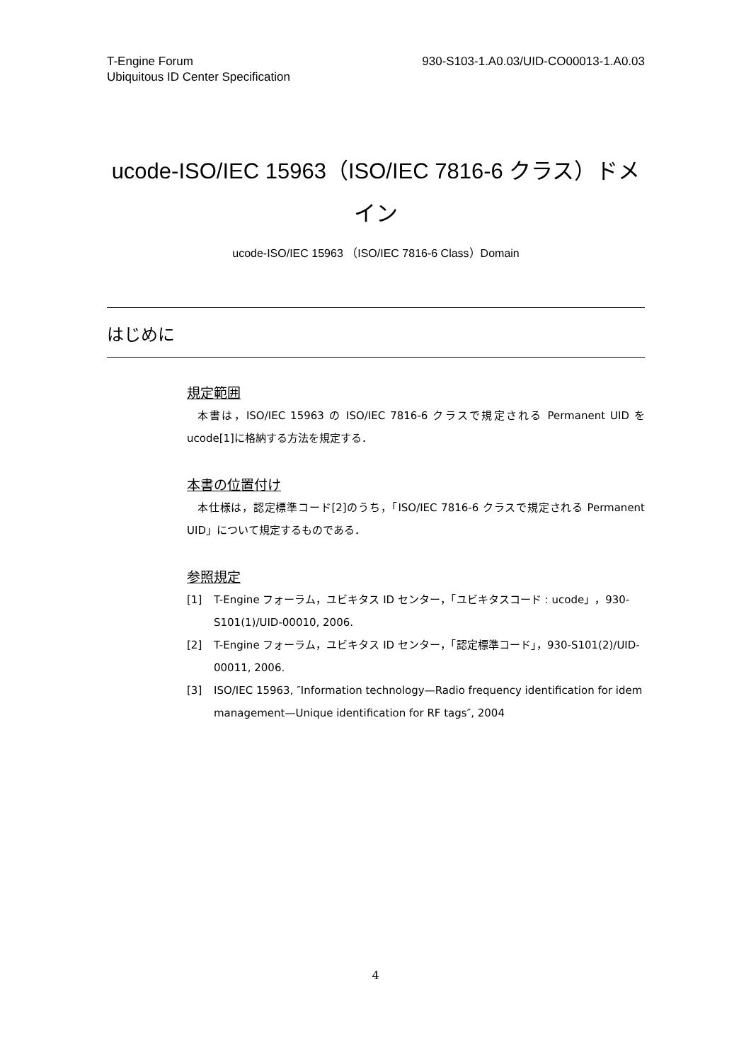T-Engine Forum
Ubiquitous ID Center Specification
930-S103-1.A0.03/UID-CO00013-1.A0.03
ucode-ISO/IEC 15963（ISO/IEC 7816-6 クラス）ドメイン
ucode-ISO/IEC 15963 （ISO/IEC 7816-6 Class）Domain
はじめに
規定範囲
本書は，ISO/IEC 15963 の ISO/IEC 7816-6 クラスで規定される Permanent UID を ucode[1]に格納する方法を規定する．
本書の位置付け
本仕様は，認定標準コード[2]のうち，「ISO/IEC 7816-6 クラスで規定される Permanent UID」について規定するものである．
参照規定
[1] T-Engine フォーラム，ユビキタス ID センター，「ユビキタスコード : ucode」，930-S101(1)/UID-00010, 2006.
[2] T-Engine フォーラム，ユビキタス ID センター，「認定標準コード」，930-S101(2)/UID-00011, 2006.
[3] ISO/IEC 15963, ″Information technology—Radio frequency identification for idem management—Unique identification for RF tags″, 2004
4